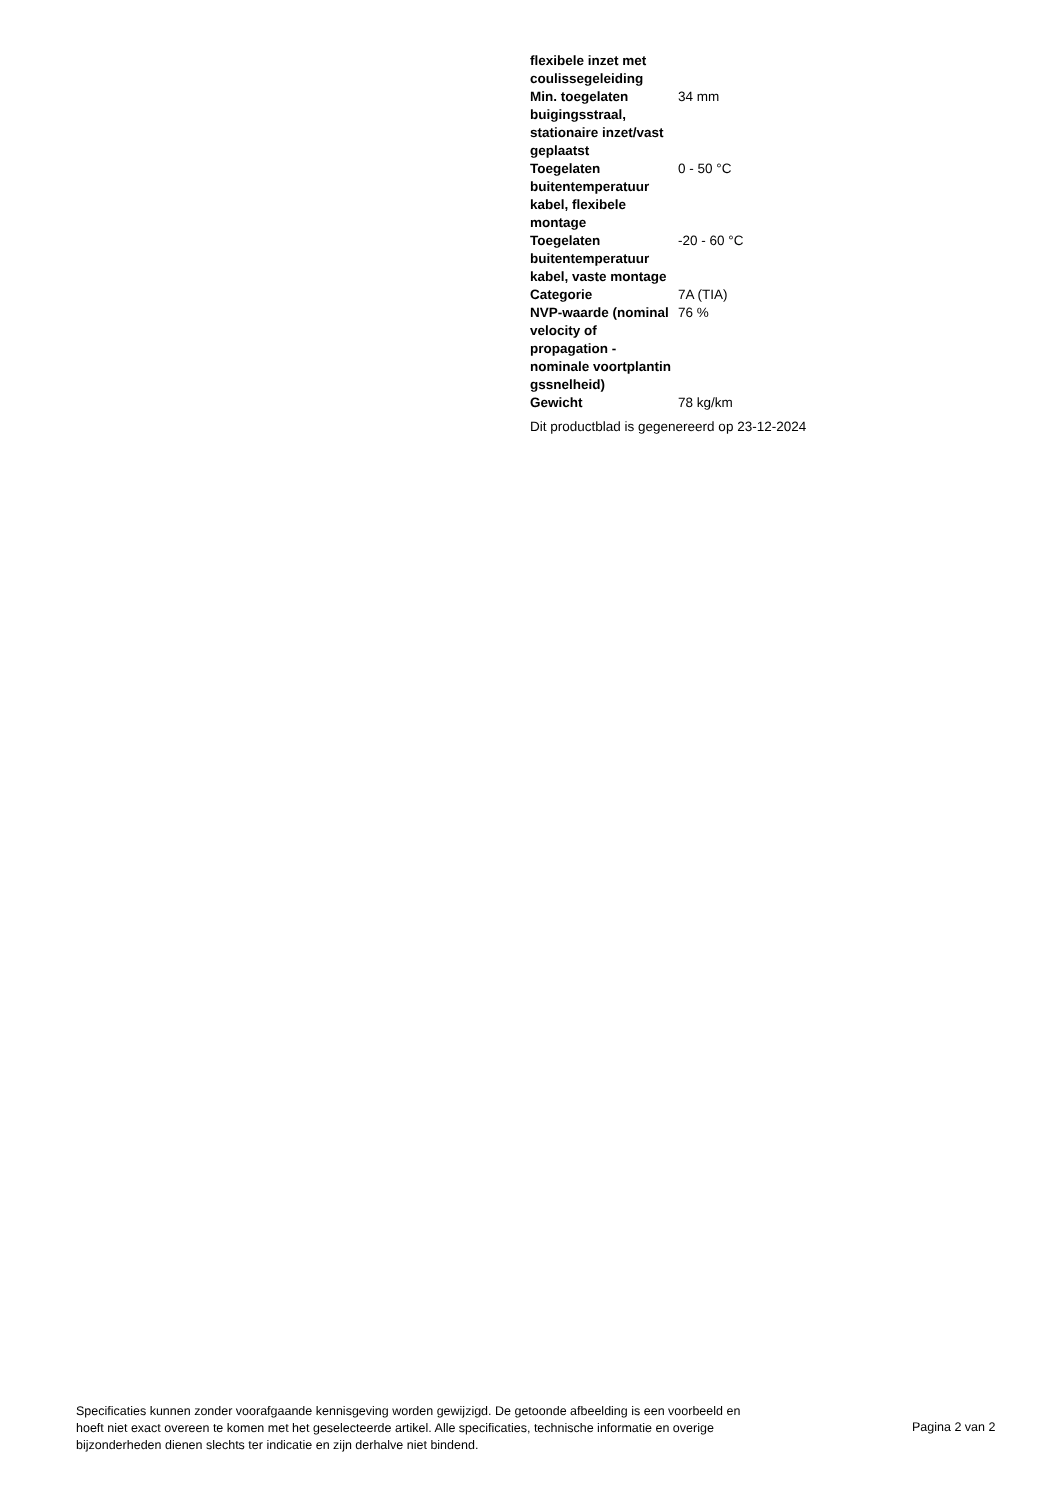| flexibele inzet met coulissegeleiding | |
| Min. toegelaten buigingsstraal, stationaire inzet/vast geplaatst | 34 mm |
| Toegelaten buitentemperatuur kabel, flexibele montage | 0 - 50 °C |
| Toegelaten buitentemperatuur kabel, vaste montage | -20 - 60 °C |
| Categorie | 7A (TIA) |
| NVP-waarde (nominal velocity of propagation - nominale voortplantin gssnelheid) | 76 % |
| Gewicht | 78 kg/km |
Dit productblad is gegenereerd op 23-12-2024
Specificaties kunnen zonder voorafgaande kennisgeving worden gewijzigd. De getoonde afbeelding is een voorbeeld en hoeft niet exact overeen te komen met het geselecteerde artikel. Alle specificaties, technische informatie en overige bijzonderheden dienen slechts ter indicatie en zijn derhalve niet bindend.
Pagina 2 van 2